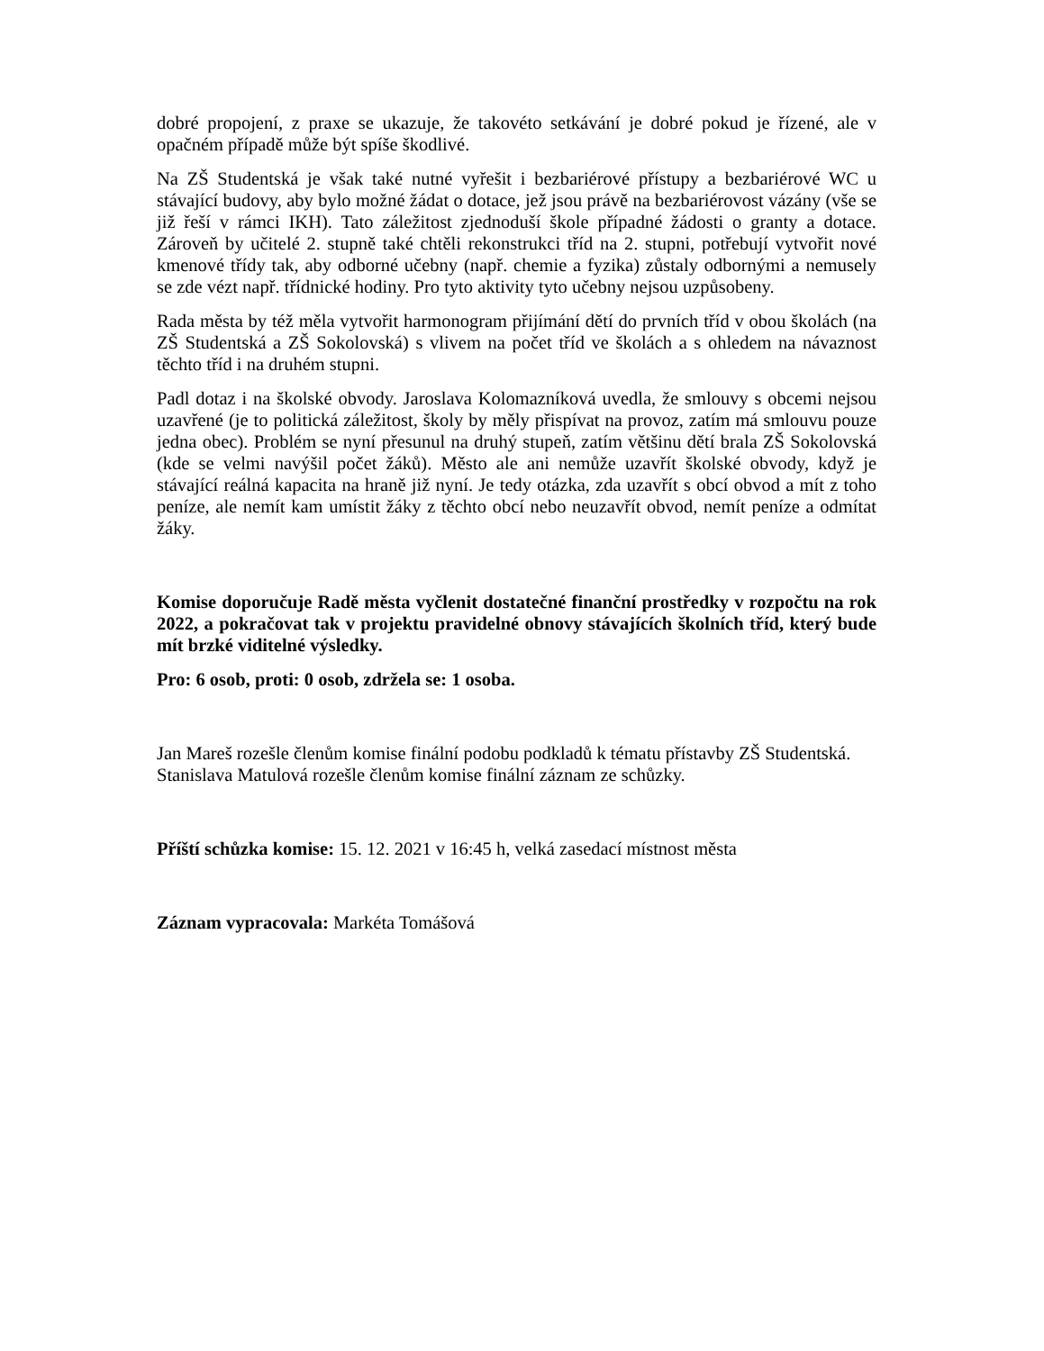dobré propojení, z praxe se ukazuje, že takovéto setkávání je dobré pokud je řízené, ale v opačném případě může být spíše škodlivé.
Na ZŠ Studentská je však také nutné vyřešit i bezbariérové přístupy a bezbariérové WC u stávající budovy, aby bylo možné žádat o dotace, jež jsou právě na bezbariérovost vázány (vše se již řeší v rámci IKH). Tato záležitost zjednoduší škole případné žádosti o granty a dotace. Zároveň by učitelé 2. stupně také chtěli rekonstrukci tříd na 2. stupni, potřebují vytvořit nové kmenové třídy tak, aby odborné učebny (např. chemie a fyzika) zůstaly odbornými a nemusely se zde vézt např. třídnické hodiny. Pro tyto aktivity tyto učebny nejsou uzpůsobeny.
Rada města by též měla vytvořit harmonogram přijímání dětí do prvních tříd v obou školách (na ZŠ Studentská a ZŠ Sokolovská) s vlivem na počet tříd ve školách a s ohledem na návaznost těchto tříd i na druhém stupni.
Padl dotaz i na školské obvody. Jaroslava Kolomazníková uvedla, že smlouvy s obcemi nejsou uzavřené (je to politická záležitost, školy by měly přispívat na provoz, zatím má smlouvu pouze jedna obec). Problém se nyní přesunul na druhý stupeň, zatím většinu dětí brala ZŠ Sokolovská (kde se velmi navýšil počet žáků). Město ale ani nemůže uzavřít školské obvody, když je stávající reálná kapacita na hraně již nyní. Je tedy otázka, zda uzavřít s obcí obvod a mít z toho peníze, ale nemít kam umístit žáky z těchto obcí nebo neuzavřít obvod, nemít peníze a odmítat žáky.
Komise doporučuje Radě města vyčlenit dostatečné finanční prostředky v rozpočtu na rok 2022, a pokračovat tak v projektu pravidelné obnovy stávajících školních tříd, který bude mít brzké viditelné výsledky.
Pro: 6 osob, proti: 0 osob, zdržela se: 1 osoba.
Jan Mareš rozešle členům komise finální podobu podkladů k tématu přístavby ZŠ Studentská.
Stanislava Matulová rozešle členům komise finální záznam ze schůzky.
Příští schůzka komise: 15. 12. 2021 v 16:45 h, velká zasedací místnost města
Záznam vypracovala: Markéta Tomášová